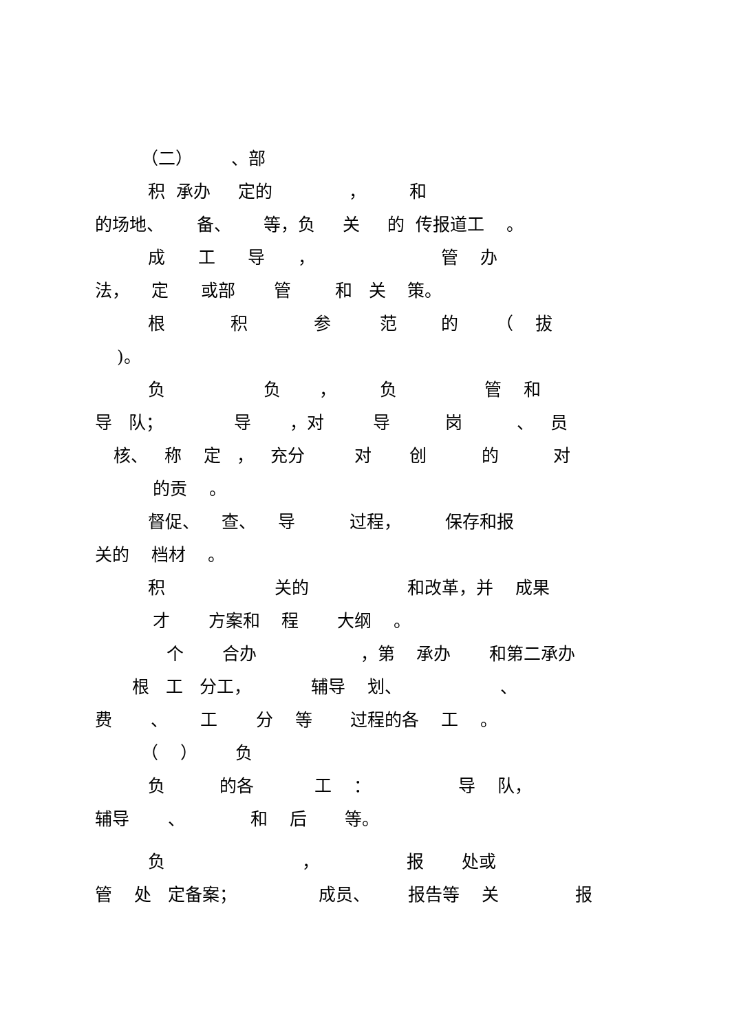（二） 、部
积 承办 定的 ， 和
的场地、 备、 等，负 关 的 传报道工 。
成 工 导 ， 管 办
法， 定 或部 管 和 关 策。
根 积 参 范 的 （ 拔
)。
负 负 ， 负 管 和
导 队； 导 ，对 导 岗 、 员
核、 称 定 ， 充分 对 创 的 对
的贡 。
督促、 查、 导 过程， 保存和报
关的 档材 。
积 关的 和改革，并 成果
才 方案和 程 大纲 。
个 合办 ，第 承办 和第二承办
根 工 分工， 辅导 划、 、
费 、 工 分 等 过程的各 工 。
（ ） 负
负 的各 工 ： 导 队，
辅导 、 和 后 等。
负 ， 报 处或
管 处 定备案； 成员、 报告等 关 报